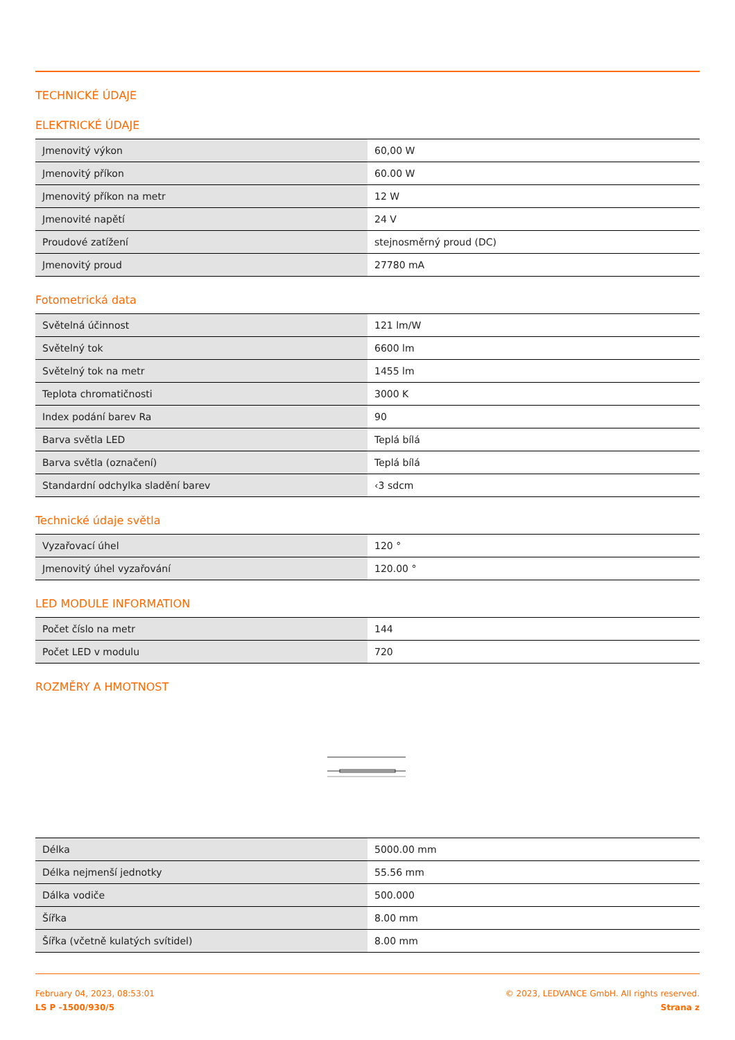TECHNICKÉ ÚDAJE
ELEKTRICKÉ ÚDAJE
| Jmenovitý výkon | 60,00 W |
| Jmenovitý příkon | 60.00 W |
| Jmenovitý příkon na metr | 12 W |
| Jmenovité napětí | 24 V |
| Proudové zatížení | stejnosměrný proud (DC) |
| Jmenovitý proud | 27780 mA |
Fotometrická data
| Světelná účinnost | 121 lm/W |
| Světelný tok | 6600 lm |
| Světelný tok na metr | 1455 lm |
| Teplota chromatičnosti | 3000 K |
| Index podání barev Ra | 90 |
| Barva světla LED | Teplá bílá |
| Barva světla (označení) | Teplá bílá |
| Standardní odchylka sladění barev | ‹3 sdcm |
Technické údaje světla
| Vyzařovací úhel | 120 ° |
| Jmenovitý úhel vyzařování | 120.00 ° |
LED MODULE INFORMATION
| Počet číslo na metr | 144 |
| Počet LED v modulu | 720 |
ROZMĚRY A HMOTNOST
| Délka | 5000.00 mm |
| Délka nejmenší jednotky | 55.56 mm |
| Dálka vodiče | 500.000 |
| Šířka | 8.00 mm |
| Šířka (včetně kulatých svítidel) | 8.00 mm |
February 04, 2023, 08:53:01
LS P -1500/930/5
© 2023, LEDVANCE GmbH. All rights reserved.
Strana z